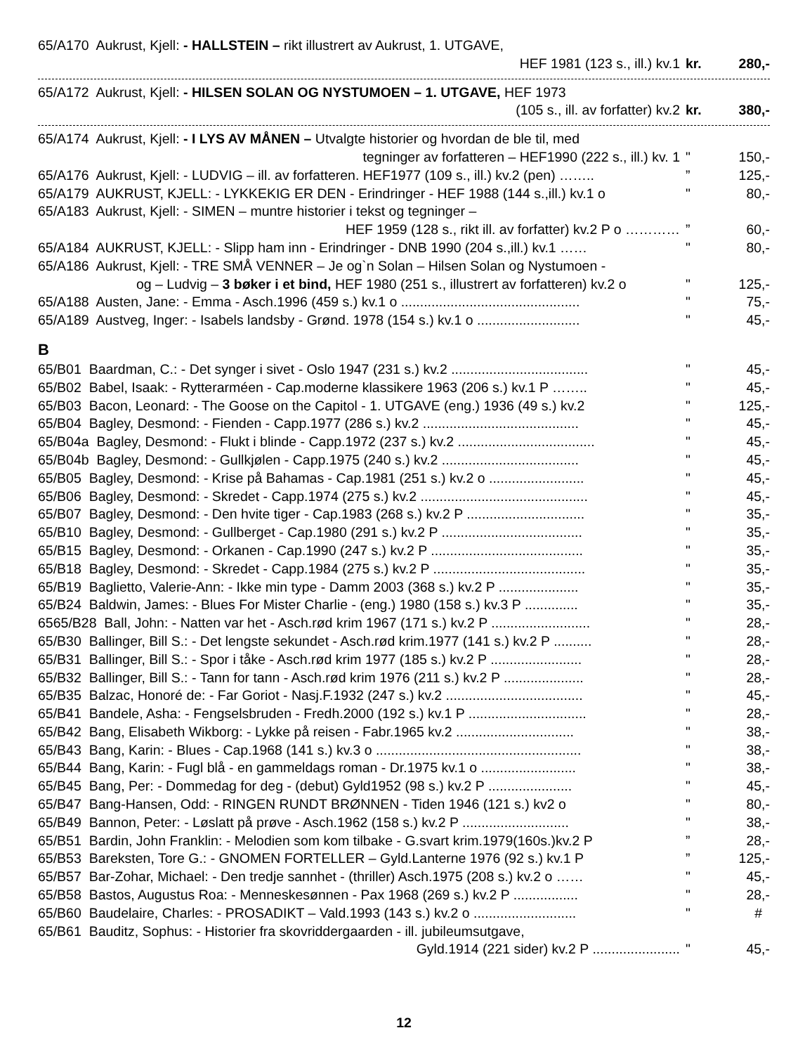65/A170 Aukrust, Kjell: - HALLSTEIN – rikt illustrert av Aukrust, 1. UTGAVE,
HEF 1981 (123 s., ill.) kv.1 kr. 280,-
65/A172 Aukrust, Kjell: - HILSEN SOLAN OG NYSTUMOEN – 1. UTGAVE, HEF 1973
(105 s., ill. av forfatter) kv.2
kr. 380,-
65/A174 Aukrust, Kjell: - I LYS AV MÅNEN – Utvalgte historier og hvordan de ble til, med
tegninger av forfatteren – HEF1990 (222 s., ill.) kv. 1
" 150,-
65/A176 Aukrust, Kjell: - LUDVIG – ill. av forfatteren. HEF1977 (109 s., ill.) kv.2 (pen) ……..
” 125,-
65/A179 AUKRUST, KJELL: - LYKKEKIG ER DEN - Erindringer - HEF 1988 (144 s.,ill.) kv.1 o
" 80,-
65/A183 Aukrust, Kjell: - SIMEN – muntre historier i tekst og tegninger –
HEF 1959 (128 s., rikt ill. av forfatter) kv.2 P o …………
” 60,-
65/A184 AUKRUST, KJELL: - Slipp ham inn - Erindringer - DNB 1990 (204 s.,ill.) kv.1 ……
" 80,-
65/A186 Aukrust, Kjell: - TRE SMÅ VENNER – Je og`n Solan – Hilsen Solan og Nystumoen -
og – Ludvig – 3 bøker i et bind, HEF 1980 (251 s., illustrert av forfatteren) kv.2 o
" 125,-
65/A188 Austen, Jane: - Emma - Asch.1996 (459 s.) kv.1 o ...............................................
" 75,-
65/A189 Austveg, Inger: - Isabels landsby - Grønd. 1978 (154 s.) kv.1 o ...........................
" 45,-
B
65/B01 Baardman, C.: - Det synger i sivet - Oslo 1947 (231 s.) kv.2 ....................................
" 45,-
65/B02 Babel, Isaak: - Rytterarméen - Cap.moderne klassikere 1963 (206 s.) kv.1 P ……..
" 45,-
65/B03 Bacon, Leonard: - The Goose on the Capitol - 1. UTGAVE (eng.) 1936 (49 s.) kv.2
" 125,-
65/B04 Bagley, Desmond: - Fienden - Capp.1977 (286 s.) kv.2 .........................................
" 45,-
65/B04a Bagley, Desmond: - Flukt i blinde - Capp.1972 (237 s.) kv.2 ....................................
" 45,-
65/B04b Bagley, Desmond: - Gullkjølen - Capp.1975 (240 s.) kv.2 ....................................
" 45,-
65/B05 Bagley, Desmond: - Krise på Bahamas - Cap.1981 (251 s.) kv.2 o .........................
" 45,-
65/B06 Bagley, Desmond: - Skredet - Capp.1974 (275 s.) kv.2 ............................................
" 45,-
65/B07 Bagley, Desmond: - Den hvite tiger - Cap.1983 (268 s.) kv.2 P ...............................
" 35,-
65/B10 Bagley, Desmond: - Gullberget - Cap.1980 (291 s.) kv.2 P .....................................
" 35,-
65/B15 Bagley, Desmond: - Orkanen - Cap.1990 (247 s.) kv.2 P ........................................
" 35,-
65/B18 Bagley, Desmond: - Skredet - Capp.1984 (275 s.) kv.2 P ........................................
" 35,-
65/B19 Baglietto, Valerie-Ann: - Ikke min type - Damm 2003 (368 s.) kv.2 P .....................
" 35,-
65/B24 Baldwin, James: - Blues For Mister Charlie - (eng.) 1980 (158 s.) kv.3 P ..............
" 35,-
6565/B28 Ball, John: - Natten var het - Asch.rød krim 1967 (171 s.) kv.2 P ..........................
" 28,-
65/B30 Ballinger, Bill S.: - Det lengste sekundet - Asch.rød krim.1977 (141 s.) kv.2 P ..........
" 28,-
65/B31 Ballinger, Bill S.: - Spor i tåke - Asch.rød krim 1977 (185 s.) kv.2 P ........................
" 28,-
65/B32 Ballinger, Bill S.: - Tann for tann - Asch.rød krim 1976 (211 s.) kv.2 P .....................
" 28,-
65/B35 Balzac, Honoré de: - Far Goriot - Nasj.F.1932 (247 s.) kv.2 ....................................
" 45,-
65/B41 Bandele, Asha: - Fengselsbruden - Fredh.2000 (192 s.) kv.1 P ...............................
" 28,-
65/B42 Bang, Elisabeth Wikborg: - Lykke på reisen - Fabr.1965 kv.2 ...............................
" 38,-
65/B43 Bang, Karin: - Blues - Cap.1968 (141 s.) kv.3 o ......................................................
" 38,-
65/B44 Bang, Karin: - Fugl blå - en gammeldags roman - Dr.1975 kv.1 o .........................
" 38,-
65/B45 Bang, Per: - Dommedag for deg - (debut) Gyld1952 (98 s.) kv.2 P ......................
" 45,-
65/B47 Bang-Hansen, Odd: - RINGEN RUNDT BRØNNEN - Tiden 1946 (121 s.) kv2 o
" 80,-
65/B49 Bannon, Peter: - Løslatt på prøve - Asch.1962 (158 s.) kv.2 P ............................
" 38,-
65/B51 Bardin, John Franklin: - Melodien som kom tilbake - G.svart krim.1979(160s.)kv.2 P
” 28,-
65/B53 Bareksten, Tore G.: - GNOMEN FORTELLER – Gyld.Lanterne 1976 (92 s.) kv.1 P
” 125,-
65/B57 Bar-Zohar, Michael: - Den tredje sannhet - (thriller) Asch.1975 (208 s.) kv.2 o ……
" 45,-
65/B58 Bastos, Augustus Roa: - Menneskesønnen - Pax 1968 (269 s.) kv.2 P .................
" 28,-
65/B60 Baudelaire, Charles: - PROSADIKT – Vald.1993 (143 s.) kv.2 o ...........................
" #
65/B61 Bauditz, Sophus: - Historier fra skovriddergaarden - ill. jubileumsutgave,
Gyld.1914 (221 sider) kv.2 P .......................
" 45,-
12